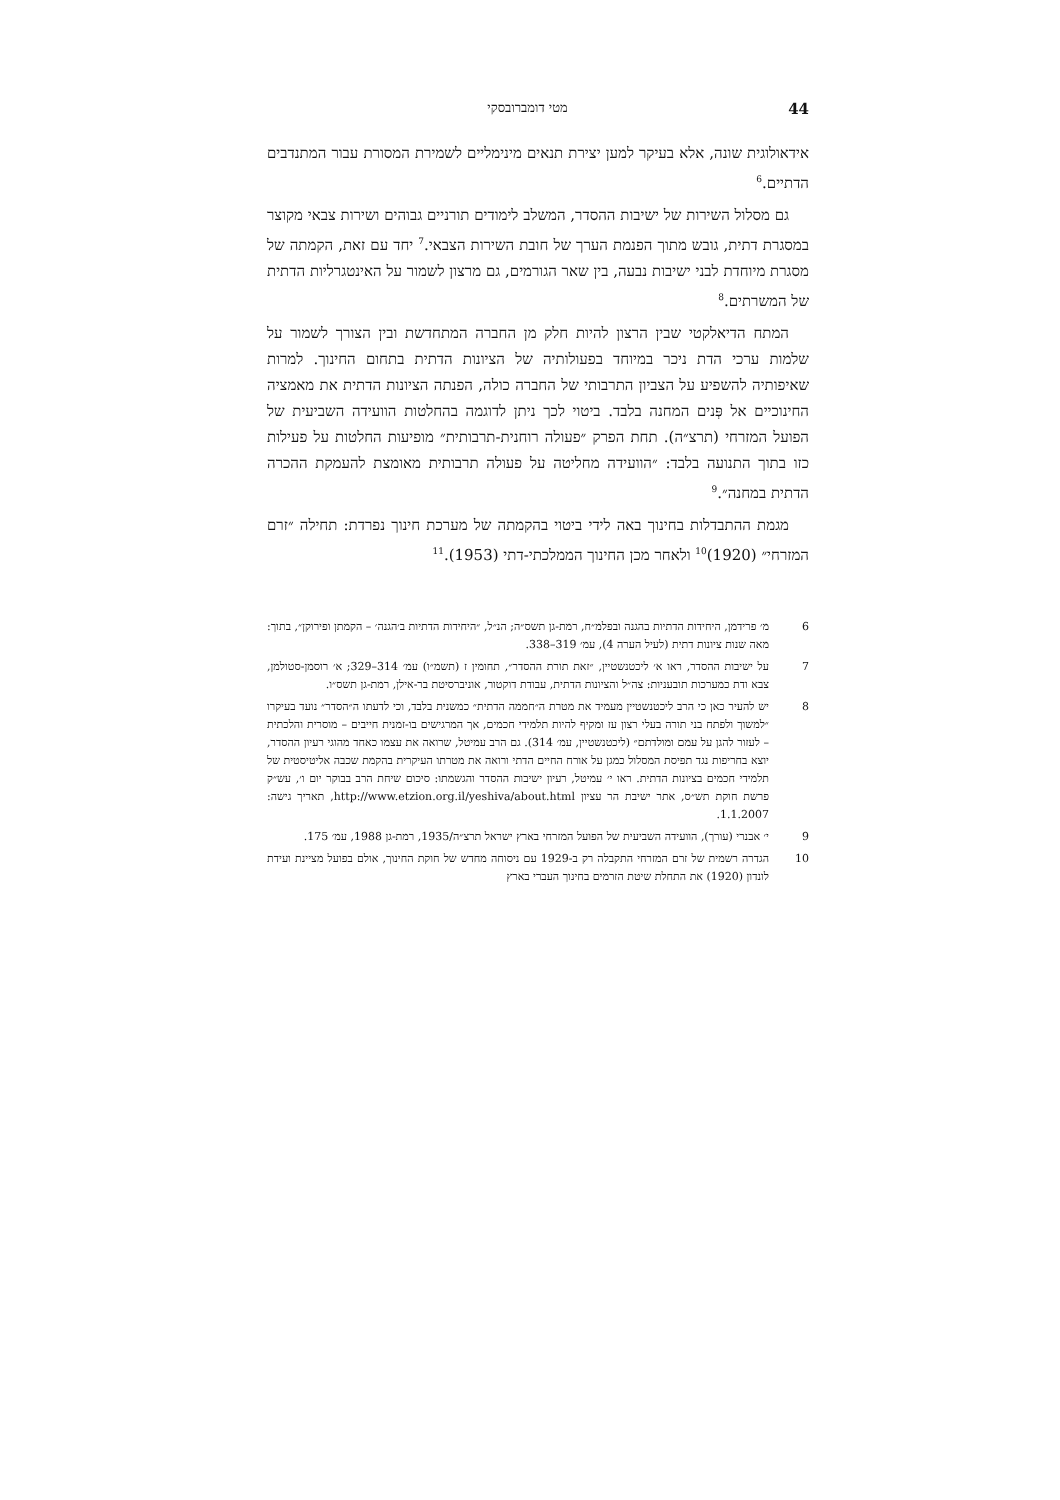44 מטי דומברובסקי
אידאולוגית שונה, אלא בעיקר למען יצירת תנאים מינימליים לשמירת המסורת עבור המתנדבים הדתיים.<sup>6</sup>
גם מסלול השירות של ישיבות ההסדר, המשלב לימודים תורניים גבוהים ושירות צבאי מקוצר במסגרת דתית, גובש מתוך הפנמת הערך של חובת השירות הצבאי.<sup>7</sup> יחד עם זאת, הקמתה של מסגרת מיוחדת לבני ישיבות נבעה, בין שאר הגורמים, גם מרצון לשמור על האינטגרליות הדתית של המשרתים.<sup>8</sup>
המתח הדיאלקטי שבין הרצון להיות חלק מן החברה המתחדשת ובין הצורך לשמור על שלמות ערכי הדת ניכר במיוחד בפעולותיה של הציונות הדתית בתחום החינוך. למרות שאיפותיה להשפיע על הצביון התרבותי של החברה כולה, הפנתה הציונות הדתית את מאמציה החינוכיים אל פְּנים המחנה בלבד. ביטוי לכך ניתן לדוגמה בהחלטות הוועידה השביעית של הפועל המזרחי (תרצ״ה). תחת הפרק ״פעולה רוחנית-תרבותית״ מופיעות החלטות על פעילות כזו בתוך התנועה בלבד: ״הוועידה מחליטה על פעולה תרבותית מאומצת להעמקת ההכרה הדתית במחנה״.<sup>9</sup>
מגמת ההתבדלות בחינוך באה לידי ביטוי בהקמתה של מערכת חינוך נפרדת: תחילה ״זרם המזרחי״ (1920)<sup>10</sup> ולאחר מכן החינוך הממלכתי-דתי (1953).<sup>11</sup>
6 מ׳ פרידמן, היחידות הדתיות בהגנה ובפלמ״ח, רמת-גן תשס״ה; הנ״ל, ״היחידות הדתיות ב׳הגנה׳ – הקמתן ופירוקן״, בתוך: מאה שנות ציונות דתית (לעיל הערה 4), עמ׳ 319–338.
7 על ישיבות ההסדר, ראו א׳ ליכטנשטיין, ״זאת תורת ההסדר״, תחומין ז (תשמ״ו) עמ׳ 314–329; א׳ רוסמן-סטולמן, צבא ודת כמערכות תובעניות: צה״ל והציונות הדתית, עבודת דוקטור, אוניברסיטת בר-אילן, רמת-גן תשס״ו.
8 יש להעיר כאן כי הרב ליכטנשטיין מעמיד את מטרת ה״חממה הדתית״ כמשנית בלבד, וכי לדעתו ה״הסדר״ נועד בעיקרו ״למשוך ולפתח בני תורה בעלי רצון עז ומקיף להיות תלמידי חכמים, אך המרגישים בו-זמנית חייבים – מוסרית והלכתית – לעזור להגן על עמם ומולדתם״ (ליכטנשטיין, עמ׳ 314). גם הרב עמיטל, שרואה את עצמו כאחד מהוגי רעיון ההסדר, יוצא בחריפות נגד תפיסת המסלול כמגן על אורח החיים הדתי ורואה את מטרתו העיקרית בהקמת שכבה אליטיסטית של תלמידי חכמים בציונות הדתית. ראו י׳ עמיטל, רעיון ישיבות ההסדר והגשמתו: סיכום שיחת הרב בבוקר יום ו׳, עש״ק פרשת חוקת תש״ס, אתר ישיבת הר עציון http://www.etzion.org.il/yeshiva/about.html, תאריך גישה: 1.1.2007.
9 י׳ אבנרי (עורך), הוועידה השביעית של הפועל המזרחי בארץ ישראל תרצ״ה/1935, רמת-גן 1988, עמ׳ 175.
10 הגדרה רשמית של זרם המזרחי התקבלה רק ב-1929 עם ניסוחה מחדש של חוקת החינוך, אולם בפועל מציינת ועידת לונדון (1920) את התחלת שיטת הזרמים בחינוך העברי בארץ